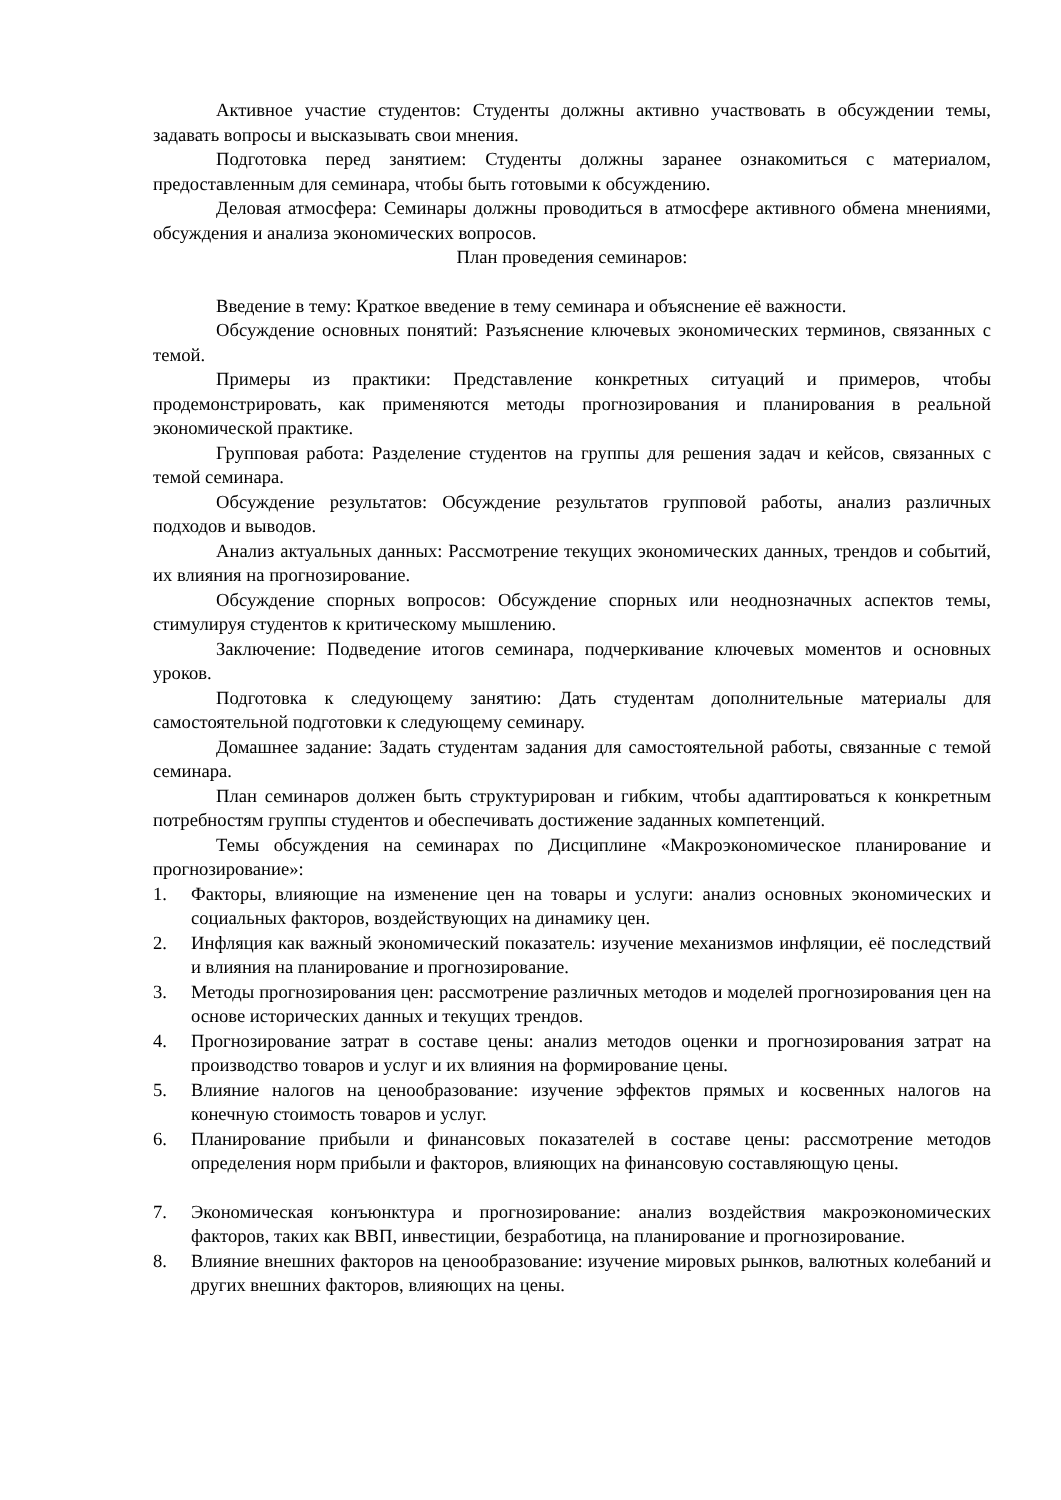Активное участие студентов: Студенты должны активно участвовать в обсуждении темы, задавать вопросы и высказывать свои мнения.
Подготовка перед занятием: Студенты должны заранее ознакомиться с материалом, предоставленным для семинара, чтобы быть готовыми к обсуждению.
Деловая атмосфера: Семинары должны проводиться в атмосфере активного обмена мнениями, обсуждения и анализа экономических вопросов.
План проведения семинаров:
Введение в тему: Краткое введение в тему семинара и объяснение её важности.
Обсуждение основных понятий: Разъяснение ключевых экономических терминов, связанных с темой.
Примеры из практики: Представление конкретных ситуаций и примеров, чтобы продемонстрировать, как применяются методы прогнозирования и планирования в реальной экономической практике.
Групповая работа: Разделение студентов на группы для решения задач и кейсов, связанных с темой семинара.
Обсуждение результатов: Обсуждение результатов групповой работы, анализ различных подходов и выводов.
Анализ актуальных данных: Рассмотрение текущих экономических данных, трендов и событий, их влияния на прогнозирование.
Обсуждение спорных вопросов: Обсуждение спорных или неоднозначных аспектов темы, стимулируя студентов к критическому мышлению.
Заключение: Подведение итогов семинара, подчеркивание ключевых моментов и основных уроков.
Подготовка к следующему занятию: Дать студентам дополнительные материалы для самостоятельной подготовки к следующему семинару.
Домашнее задание: Задать студентам задания для самостоятельной работы, связанные с темой семинара.
План семинаров должен быть структурирован и гибким, чтобы адаптироваться к конкретным потребностям группы студентов и обеспечивать достижение заданных компетенций.
Темы обсуждения на семинарах по Дисциплине «Макроэкономическое планирование и прогнозирование»:
1. Факторы, влияющие на изменение цен на товары и услуги: анализ основных экономических и социальных факторов, воздействующих на динамику цен.
2. Инфляция как важный экономический показатель: изучение механизмов инфляции, её последствий и влияния на планирование и прогнозирование.
3. Методы прогнозирования цен: рассмотрение различных методов и моделей прогнозирования цен на основе исторических данных и текущих трендов.
4. Прогнозирование затрат в составе цены: анализ методов оценки и прогнозирования затрат на производство товаров и услуг и их влияния на формирование цены.
5. Влияние налогов на ценообразование: изучение эффектов прямых и косвенных налогов на конечную стоимость товаров и услуг.
6. Планирование прибыли и финансовых показателей в составе цены: рассмотрение методов определения норм прибыли и факторов, влияющих на финансовую составляющую цены.
7. Экономическая конъюнктура и прогнозирование: анализ воздействия макроэкономических факторов, таких как ВВП, инвестиции, безработица, на планирование и прогнозирование.
8. Влияние внешних факторов на ценообразование: изучение мировых рынков, валютных колебаний и других внешних факторов, влияющих на цены.